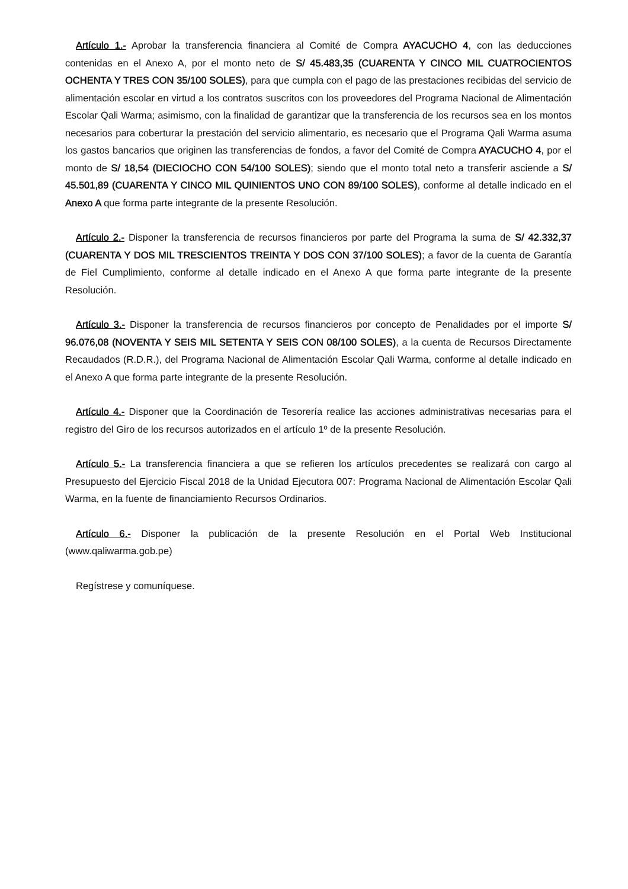Artículo 1.- Aprobar la transferencia financiera al Comité de Compra AYACUCHO 4, con las deducciones contenidas en el Anexo A, por el monto neto de S/ 45.483,35 (CUARENTA Y CINCO MIL CUATROCIENTOS OCHENTA Y TRES CON 35/100 SOLES), para que cumpla con el pago de las prestaciones recibidas del servicio de alimentación escolar en virtud a los contratos suscritos con los proveedores del Programa Nacional de Alimentación Escolar Qali Warma; asimismo, con la finalidad de garantizar que la transferencia de los recursos sea en los montos necesarios para coberturar la prestación del servicio alimentario, es necesario que el Programa Qali Warma asuma los gastos bancarios que originen las transferencias de fondos, a favor del Comité de Compra AYACUCHO 4, por el monto de S/ 18,54 (DIECIOCHO CON 54/100 SOLES); siendo que el monto total neto a transferir asciende a S/ 45.501,89 (CUARENTA Y CINCO MIL QUINIENTOS UNO CON 89/100 SOLES), conforme al detalle indicado en el Anexo A que forma parte integrante de la presente Resolución.
Artículo 2.- Disponer la transferencia de recursos financieros por parte del Programa la suma de S/ 42.332,37 (CUARENTA Y DOS MIL TRESCIENTOS TREINTA Y DOS CON 37/100 SOLES); a favor de la cuenta de Garantía de Fiel Cumplimiento, conforme al detalle indicado en el Anexo A que forma parte integrante de la presente Resolución.
Artículo 3.- Disponer la transferencia de recursos financieros por concepto de Penalidades por el importe S/ 96.076,08 (NOVENTA Y SEIS MIL SETENTA Y SEIS CON 08/100 SOLES), a la cuenta de Recursos Directamente Recaudados (R.D.R.), del Programa Nacional de Alimentación Escolar Qali Warma, conforme al detalle indicado en el Anexo A que forma parte integrante de la presente Resolución.
Artículo 4.- Disponer que la Coordinación de Tesorería realice las acciones administrativas necesarias para el registro del Giro de los recursos autorizados en el artículo 1º de la presente Resolución.
Artículo 5.- La transferencia financiera a que se refieren los artículos precedentes se realizará con cargo al Presupuesto del Ejercicio Fiscal 2018 de la Unidad Ejecutora 007: Programa Nacional de Alimentación Escolar Qali Warma, en la fuente de financiamiento Recursos Ordinarios.
Artículo 6.- Disponer la publicación de la presente Resolución en el Portal Web Institucional (www.qaliwarma.gob.pe)
Regístrese y comuníquese.